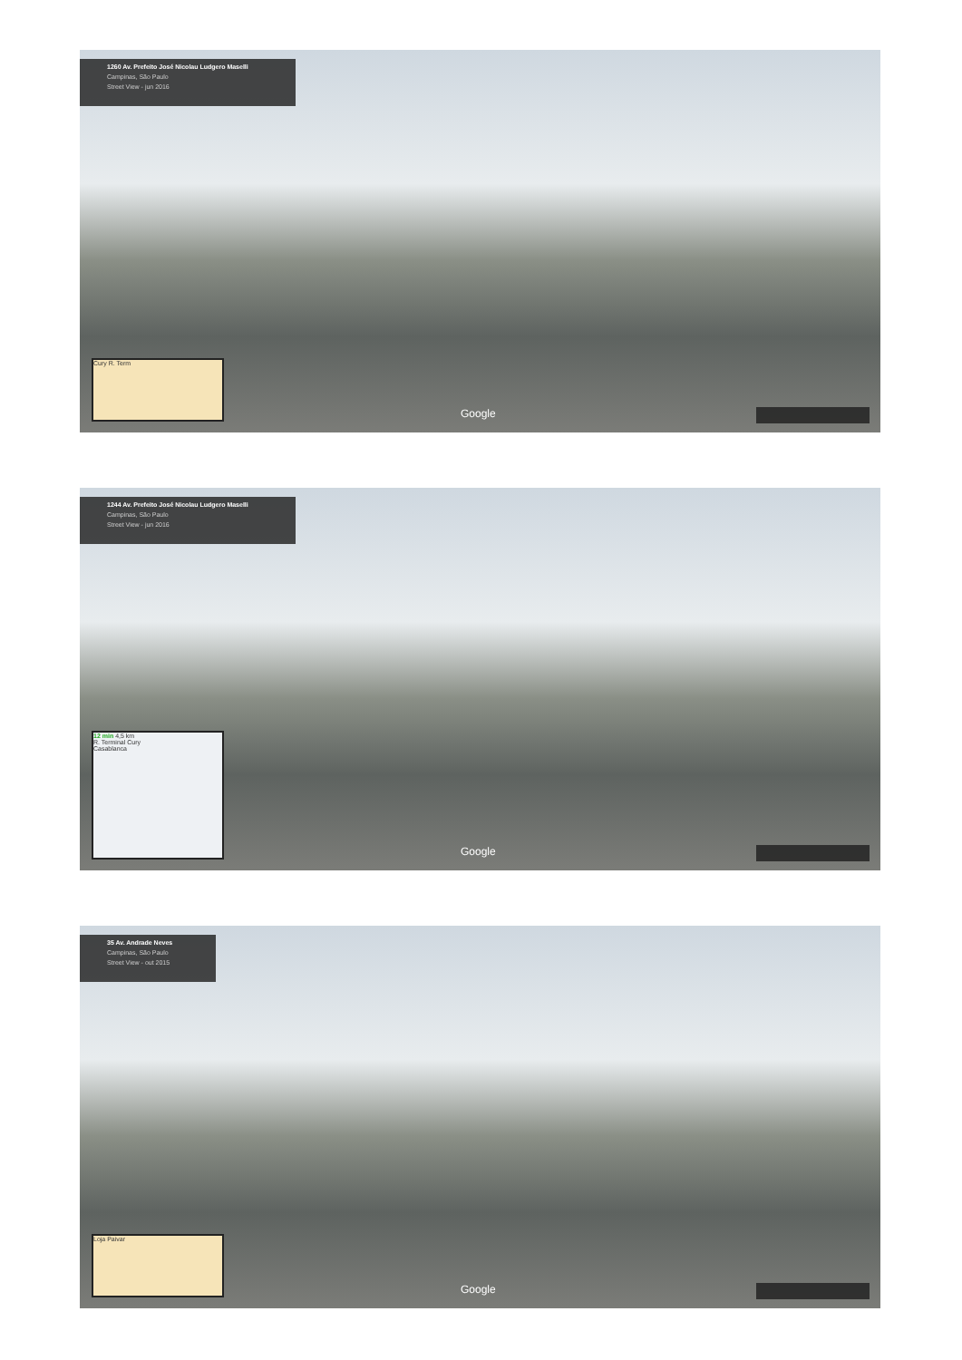1260 Av. Prefeito José Nicolau Ludgero Maselli
Campinas, São Paulo
Street View - jun 2016
Cury R. Term Google
1244 Av. Prefeito José Nicolau Ludgero Maselli
Campinas, São Paulo
Street View - jun 2016
12 min 4,5 km
R. Terminal Cury
Casablanca
Google
35 Av. Andrade Neves
Campinas, São Paulo
Street View - out 2015
Loja Paivar Google